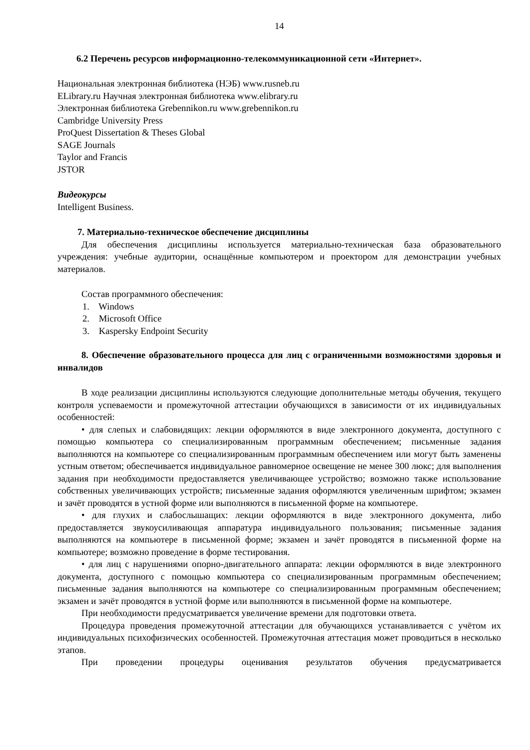14
6.2 Перечень ресурсов информационно-телекоммуникационной сети «Интернет».
Национальная электронная библиотека (НЭБ) www.rusneb.ru
ELibrary.ru Научная электронная библиотека www.elibrary.ru
Электронная библиотека Grebennikon.ru www.grebennikon.ru
Cambridge University Press
ProQuest Dissertation & Theses Global
SAGE Journals
Taylor and Francis
JSTOR
Видеокурсы
Intelligent Business.
7. Материально-техническое обеспечение дисциплины
Для обеспечения дисциплины используется материально-техническая база образовательного учреждения: учебные аудитории, оснащённые компьютером и проектором для демонстрации учебных материалов.
Состав программного обеспечения:
1. Windows
2. Microsoft Office
3. Kaspersky Endpoint Security
8. Обеспечение образовательного процесса для лиц с ограниченными возможностями здоровья и инвалидов
В ходе реализации дисциплины используются следующие дополнительные методы обучения, текущего контроля успеваемости и промежуточной аттестации обучающихся в зависимости от их индивидуальных особенностей:
• для слепых и слабовидящих: лекции оформляются в виде электронного документа, доступного с помощью компьютера со специализированным программным обеспечением; письменные задания выполняются на компьютере со специализированным программным обеспечением или могут быть заменены устным ответом; обеспечивается индивидуальное равномерное освещение не менее 300 люкс; для выполнения задания при необходимости предоставляется увеличивающее устройство; возможно также использование собственных увеличивающих устройств; письменные задания оформляются увеличенным шрифтом; экзамен и зачёт проводятся в устной форме или выполняются в письменной форме на компьютере.
• для глухих и слабослышащих: лекции оформляются в виде электронного документа, либо предоставляется звукоусиливающая аппаратура индивидуального пользования; письменные задания выполняются на компьютере в письменной форме; экзамен и зачёт проводятся в письменной форме на компьютере; возможно проведение в форме тестирования.
• для лиц с нарушениями опорно-двигательного аппарата: лекции оформляются в виде электронного документа, доступного с помощью компьютера со специализированным программным обеспечением; письменные задания выполняются на компьютере со специализированным программным обеспечением; экзамен и зачёт проводятся в устной форме или выполняются в письменной форме на компьютере.
При необходимости предусматривается увеличение времени для подготовки ответа.
Процедура проведения промежуточной аттестации для обучающихся устанавливается с учётом их индивидуальных психофизических особенностей. Промежуточная аттестация может проводиться в несколько этапов.
При проведении процедуры оценивания результатов обучения предусматривается